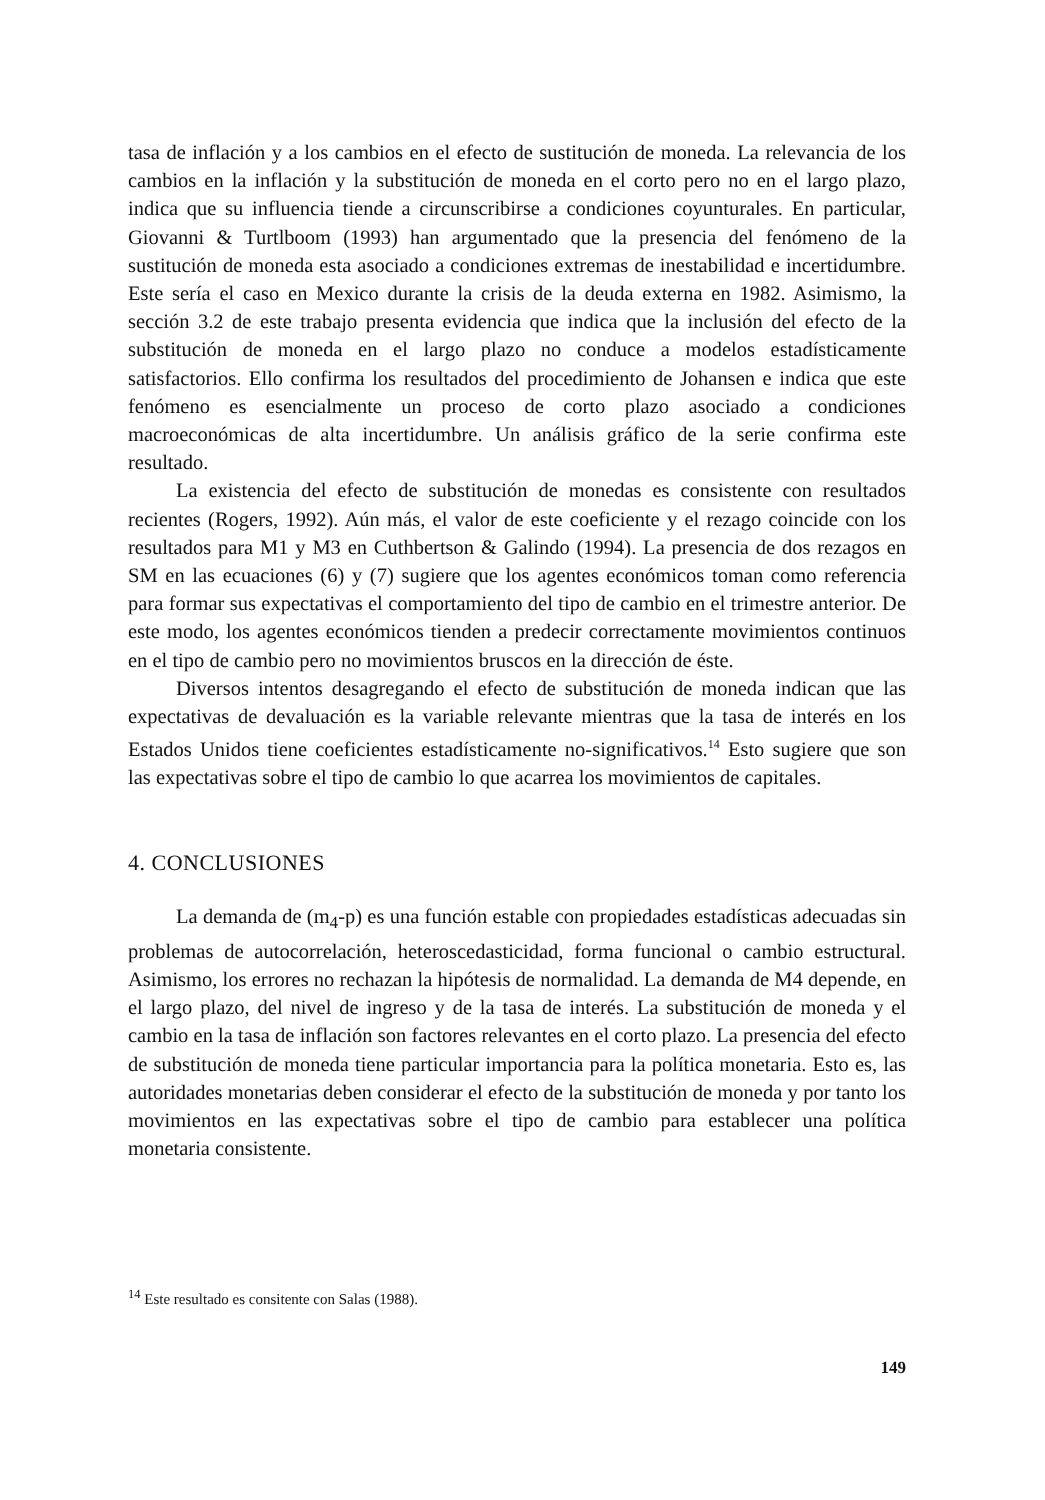tasa de inflación y a los cambios en el efecto de sustitución de moneda. La relevancia de los cambios en la inflación y la substitución de moneda en el corto pero no en el largo plazo, indica que su influencia tiende a circunscribirse a condiciones coyunturales. En particular, Giovanni & Turtlboom (1993) han argumentado que la presencia del fenómeno de la sustitución de moneda esta asociado a condiciones extremas de inestabilidad e incertidumbre. Este sería el caso en Mexico durante la crisis de la deuda externa en 1982. Asimismo, la sección 3.2 de este trabajo presenta evidencia que indica que la inclusión del efecto de la substitución de moneda en el largo plazo no conduce a modelos estadísticamente satisfactorios. Ello confirma los resultados del procedimiento de Johansen e indica que este fenómeno es esencialmente un proceso de corto plazo asociado a condiciones macroeconómicas de alta incertidumbre. Un análisis gráfico de la serie confirma este resultado.
La existencia del efecto de substitución de monedas es consistente con resultados recientes (Rogers, 1992). Aún más, el valor de este coeficiente y el rezago coincide con los resultados para M1 y M3 en Cuthbertson & Galindo (1994). La presencia de dos rezagos en SM en las ecuaciones (6) y (7) sugiere que los agentes económicos toman como referencia para formar sus expectativas el comportamiento del tipo de cambio en el trimestre anterior. De este modo, los agentes económicos tienden a predecir correctamente movimientos continuos en el tipo de cambio pero no movimientos bruscos en la dirección de éste.
Diversos intentos desagregando el efecto de substitución de moneda indican que las expectativas de devaluación es la variable relevante mientras que la tasa de interés en los Estados Unidos tiene coeficientes estadísticamente no-significativos.<sup>14</sup> Esto sugiere que son las expectativas sobre el tipo de cambio lo que acarrea los movimientos de capitales.
4. CONCLUSIONES
La demanda de (m<sub>4</sub>-p) es una función estable con propiedades estadísticas adecuadas sin problemas de autocorrelación, heteroscedasticidad, forma funcional o cambio estructural. Asimismo, los errores no rechazan la hipótesis de normalidad. La demanda de M4 depende, en el largo plazo, del nivel de ingreso y de la tasa de interés. La substitución de moneda y el cambio en la tasa de inflación son factores relevantes en el corto plazo. La presencia del efecto de substitución de moneda tiene particular importancia para la política monetaria. Esto es, las autoridades monetarias deben considerar el efecto de la substitución de moneda y por tanto los movimientos en las expectativas sobre el tipo de cambio para establecer una política monetaria consistente.
<sup>14</sup> Este resultado es consitente con Salas (1988).
149